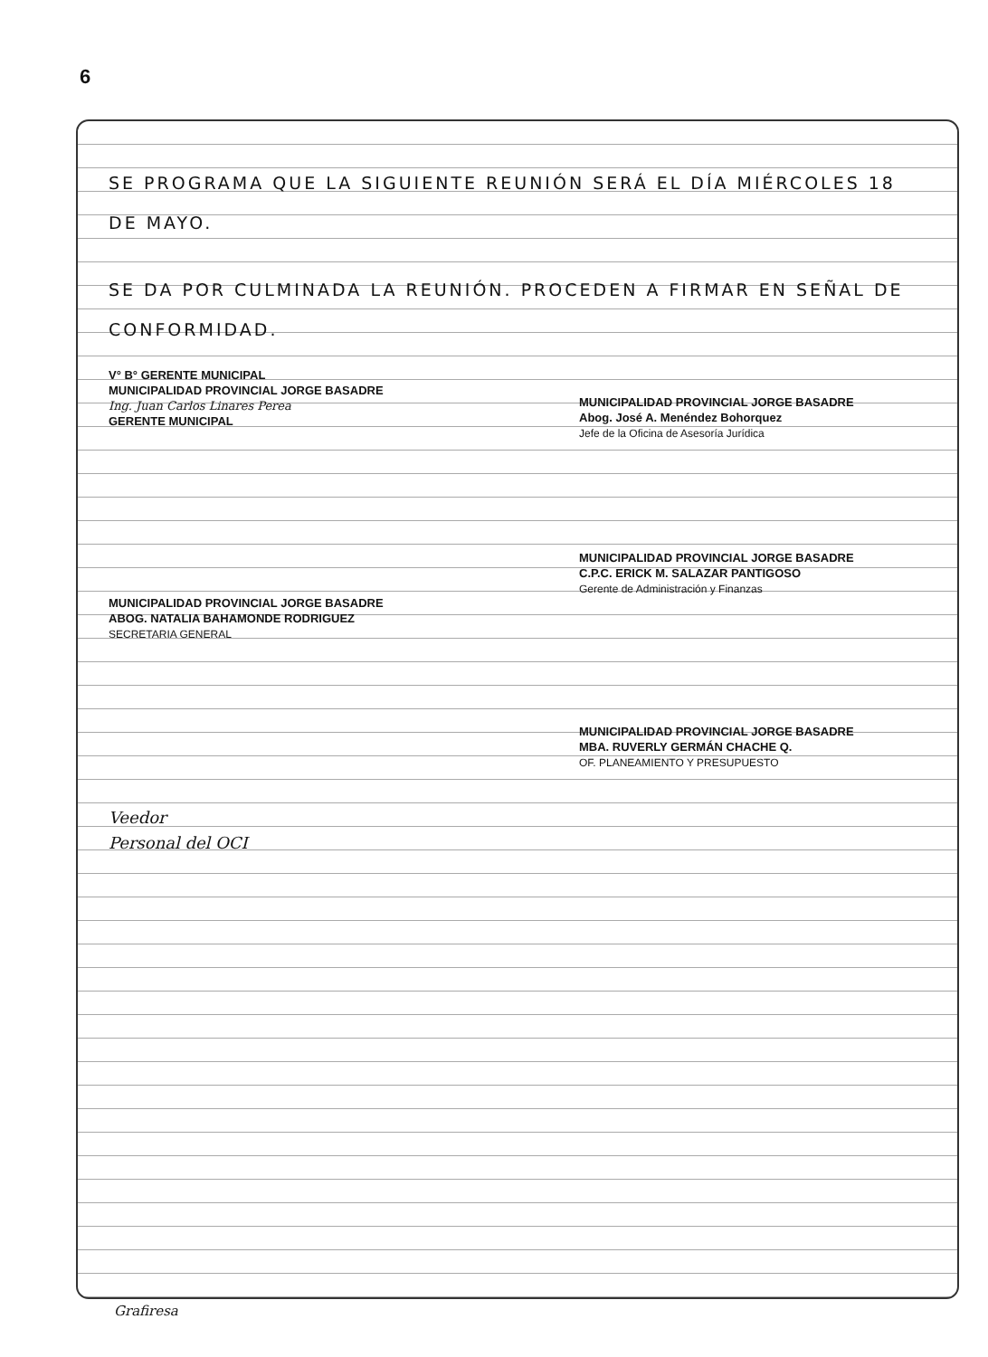6
SE PROGRAMA QUE LA SIGUIENTE REUNIÓN SERÁ EL DÍA MIÉRCOLES 18 DE MAYO.
SE DA POR CULMINADA LA REUNIÓN. PROCEDEN A FIRMAR EN SEÑAL DE CONFORMIDAD.
V° B° GERENTE MUNICIPAL
MUNICIPALIDAD PROVINCIAL JORGE BASADRE
Ing. Juan Carlos Linares Perea
GERENTE MUNICIPAL
MUNICIPALIDAD PROVINCIAL JORGE BASADRE
Abog. José A. Menéndez Bohorquez
Jefe de la Oficina de Asesoría Jurídica
MUNICIPALIDAD PROVINCIAL JORGE BASADRE
ABOG. NATALIA BAHAMONDE RODRIGUEZ
SECRETARIA GENERAL
MUNICIPALIDAD PROVINCIAL JORGE BASADRE
C.P.C. ERICK M. SALAZAR PANTIGOSO
Gerente de Administración y Finanzas
Veedor
Personal del OCI
MUNICIPALIDAD PROVINCIAL JORGE BASADRE
MBA. RUVERLY GERMÁN CHACHE Q.
OF. PLANEAMIENTO Y PRESUPUESTO
Grafiresa